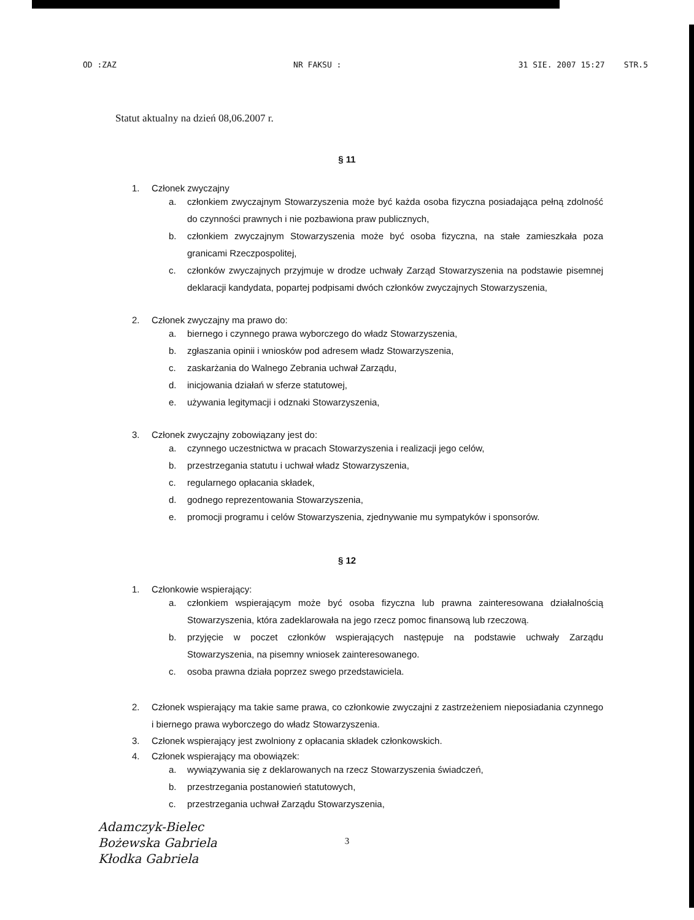OD :ZAZ NR FAKSU : 31 SIE. 2007 15:27 STR.5
Statut aktualny na dzień 08,06.2007 r.
§ 11
1. Członek zwyczajny
a. członkiem zwyczajnym Stowarzyszenia może być każda osoba fizyczna posiadająca pełną zdolność do czynności prawnych i nie pozbawiona praw publicznych,
b. członkiem zwyczajnym Stowarzyszenia może być osoba fizyczna, na stałe zamieszkała poza granicami Rzeczpospolitej,
c. członków zwyczajnych przyjmuje w drodze uchwały Zarząd Stowarzyszenia na podstawie pisemnej deklaracji kandydata, popartej podpisami dwóch członków zwyczajnych Stowarzyszenia,
2. Członek zwyczajny ma prawo do:
a. biernego i czynnego prawa wyborczego do władz Stowarzyszenia,
b. zgłaszania opinii i wniosków pod adresem władz Stowarzyszenia,
c. zaskarżania do Walnego Zebrania uchwał Zarządu,
d. inicjowania działań w sferze statutowej,
e. używania legitymacji i odznaki Stowarzyszenia,
3. Członek zwyczajny zobowiązany jest do:
a. czynnego uczestnictwa w pracach Stowarzyszenia i realizacji jego celów,
b. przestrzegania statutu i uchwał władz Stowarzyszenia,
c. regularnego opłacania składek,
d. godnego reprezentowania Stowarzyszenia,
e. promocji programu i celów Stowarzyszenia, zjednywanie mu sympatyków i sponsorów.
§ 12
1. Członkowie wspierający:
a. członkiem wspierającym może być osoba fizyczna lub prawna zainteresowana działalnością Stowarzyszenia, która zadeklarowała na jego rzecz pomoc finansową lub rzeczową.
b. przyjęcie w poczet członków wspierających następuje na podstawie uchwały Zarządu Stowarzyszenia, na pisemny wniosek zainteresowanego.
c. osoba prawna działa poprzez swego przedstawiciela.
2. Członek wspierający ma takie same prawa, co członkowie zwyczajni z zastrzeżeniem nieposiadania czynnego i biernego prawa wyborczego do władz Stowarzyszenia.
3. Członek wspierający jest zwolniony z opłacania składek członkowskich.
4. Członek wspierający ma obowiązek:
a. wywiązywania się z deklarowanych na rzecz Stowarzyszenia świadczeń,
b. przestrzegania postanowień statutowych,
c. przestrzegania uchwał Zarządu Stowarzyszenia,
Adamczyk-Bielec
Bożewska Gabriela
Kłodka Gabriela
3